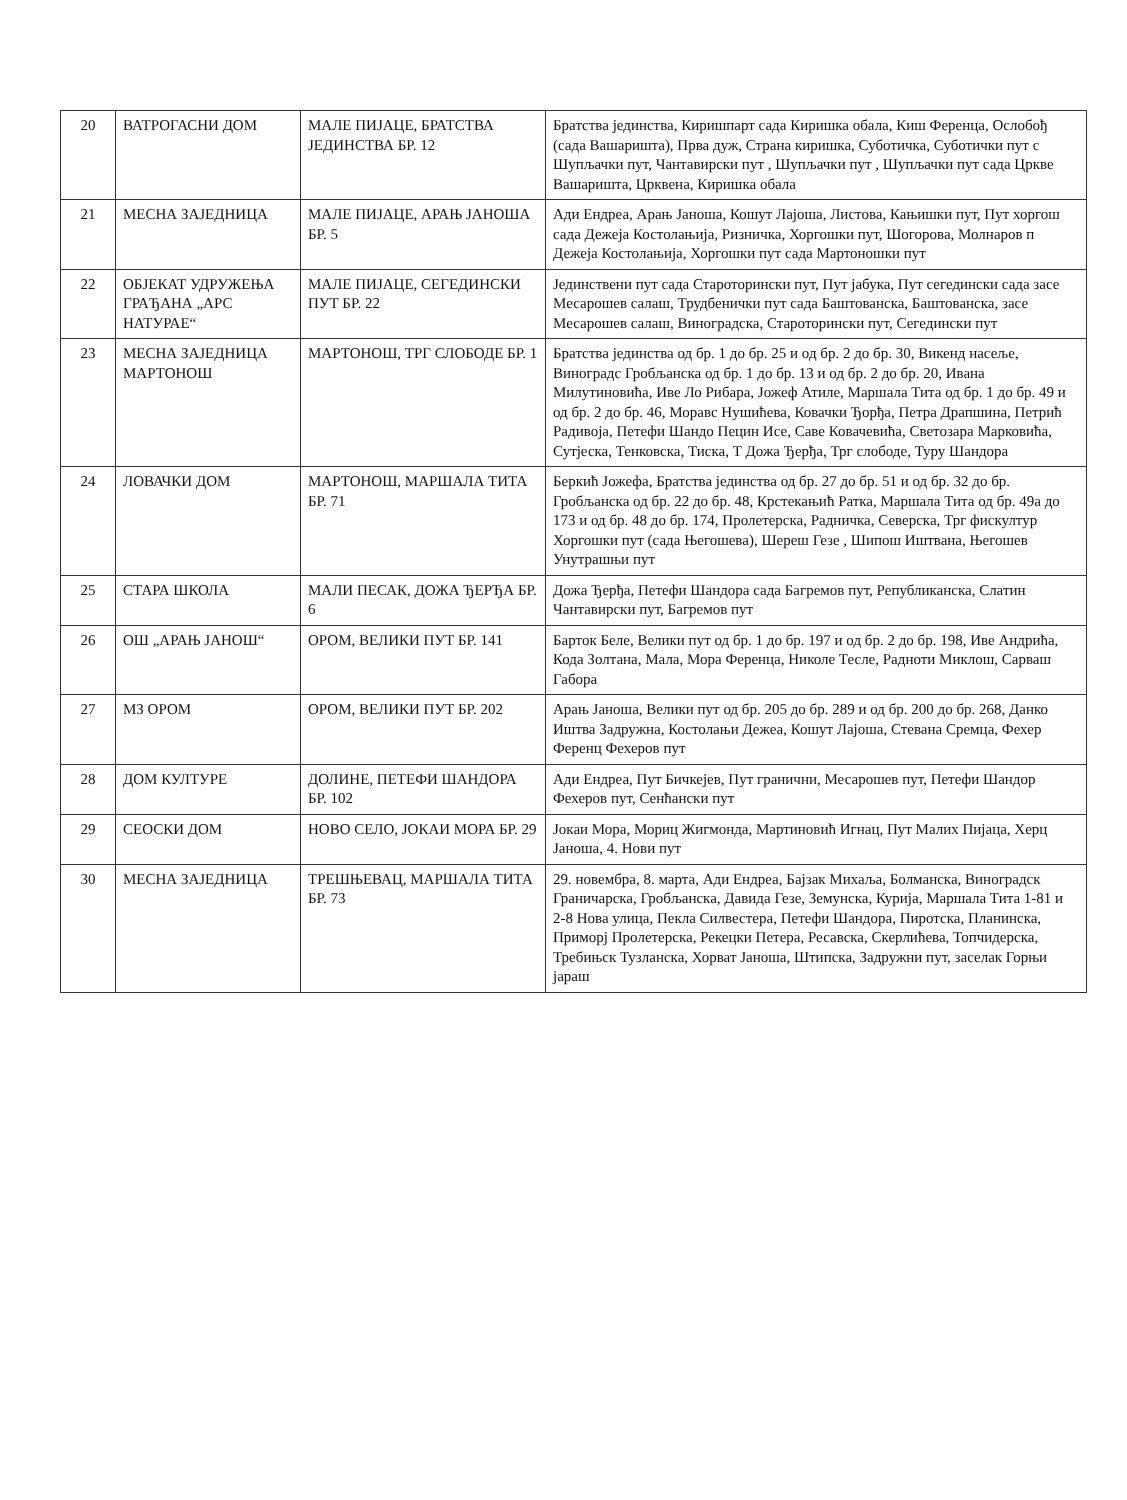| 20 | ВАТРОГАСНИ ДОМ | МАЛЕ ПИЈАЦЕ, БРАТСТВА ЈЕДИНСТВА БР. 12 | Братства јединства, Киришпарт сада Киришка обала, Киш Ференца, Ослобођ (сада Вашаришта), Прва дуж, Страна киришка, Суботичка, Суботички пут с Шупљачки пут, Чантавирски пут , Шупљачки пут , Шупљачки пут сада Цркве Вашаришта, Црквена, Киришка обала |
| 21 | МЕСНА ЗАЈЕДНИЦА | МАЛЕ ПИЈАЦЕ, АРАЊ ЈАНОША БР. 5 | Ади Ендреа, Арањ Јаноша, Кошут Лајоша, Листова, Кањишки пут, Пут хоргош сада Дежеја Костолањија, Ризничка, Хоргошки пут, Шогорова, Молнаров п Дежеја Костолањија, Хоргошки пут сада Мартоношки пут |
| 22 | ОБЈЕКАТ УДРУЖЕЊА ГРАЂАНА „АРС НАТУРАЕ“ | МАЛЕ ПИЈАЦЕ, СЕГЕДИНСКИ ПУТ БР. 22 | Јединствени пут сада Староторински пут, Пут јабука, Пут сегедински сада засе Месарошев салаш, Трудбенички пут сада Баштованска, Баштованска, засе Месарошев салаш, Виноградска, Староторински пут, Сегедински пут |
| 23 | МЕСНА ЗАЈЕДНИЦА МАРТОНОШ | МАРТОНОШ, ТРГ СЛОБОДЕ БР. 1 | Братства јединства од бр. 1 до бр. 25 и од бр. 2 до бр. 30, Викенд насеље, Виноградс Гробљанска од бр. 1 до бр. 13 и од бр. 2 до бр. 20, Ивана Милутиновића, Иве Ло Рибара, Јожеф Атиле, Маршала Тита од бр. 1 до бр. 49 и од бр. 2 до бр. 46, Моравс Нушићева, Ковачки Ђорђа, Петра Драпшина, Петрић Радивоја, Петефи Шандо Пецин Исе, Саве Ковачевића, Светозара Марковића, Сутјеска, Тенковска, Тиска, Т Дожа Ђерђа, Трг слободе, Туру Шандора |
| 24 | ЛОВАЧКИ ДОМ | МАРТОНОШ, МАРШАЛА ТИТА БР. 71 | Беркић Јожефа, Братства јединства од бр. 27 до бр. 51 и од бр. 32 до бр. Гробљанска од бр. 22 до бр. 48, Крстекањић Ратка, Маршала Тита од бр. 49а до 173 и од бр. 48 до бр. 174, Пролетерска, Радничка, Северска, Трг фискултур Хоргошки пут (сада Његошева), Шереш Гезе , Шипош Иштвана, Његошев Унутрашњи пут |
| 25 | СТАРА ШКОЛА | МАЛИ ПЕСАК, ДОЖА ЂЕРЂА БР. 6 | Дожа Ђерђа, Петефи Шандора сада Багремов пут, Републиканска, Слатин Чантавирски пут, Багремов пут |
| 26 | ОШ „АРАЊ ЈАНОШ“ | ОРОМ, ВЕЛИКИ ПУТ БР. 141 | Барток Беле, Велики пут од бр. 1 до бр. 197 и од бр. 2 до бр. 198, Иве Андрића, Кода Золтана, Мала, Мора Ференца, Николе Тесле, Радноти Миклош, Сарваш Габора |
| 27 | МЗ ОРОМ | ОРОМ, ВЕЛИКИ ПУТ БР. 202 | Арањ Јаноша, Велики пут од бр. 205 до бр. 289 и од бр. 200 до бр. 268, Данко Иштва Задружна, Костолањи Дежеа, Кошут Лајоша, Стевана Сремца, Фехер Ференц Фехеров пут |
| 28 | ДОМ КУЛТУРЕ | ДОЛИНЕ, ПЕТЕФИ ШАНДОРА БР. 102 | Ади Ендреа, Пут Бичкејев, Пут гранични, Месарошев пут, Петефи Шандор Фехеров пут, Сенћански пут |
| 29 | СЕОСКИ ДОМ | НОВО СЕЛО, ЈОКАИ МОРА БР. 29 | Јокаи Мора, Мориц Жигмонда, Мартиновић Игнац, Пут Малих Пијаца, Херц Јаноша, 4. Нови пут |
| 30 | МЕСНА ЗАЈЕДНИЦА | ТРЕШЊЕВАЦ, МАРШАЛА ТИТА БР. 73 | 29. новембра, 8. марта, Ади Ендреа, Бајзак Михаља, Болманска, Виноградск Граничарска, Гробљанска, Давида Гезе, Земунска, Курија, Маршала Тита 1-81 и 2-8 Нова улица, Пекла Силвестера, Петефи Шандора, Пиротска, Планинска, Приморј Пролетерска, Рекецки Петера, Ресавска, Скерлићева, Топчидерска, Требињск Тузланска, Хорват Јаноша, Штипска, Задружни пут, заселак Горњи јараш |